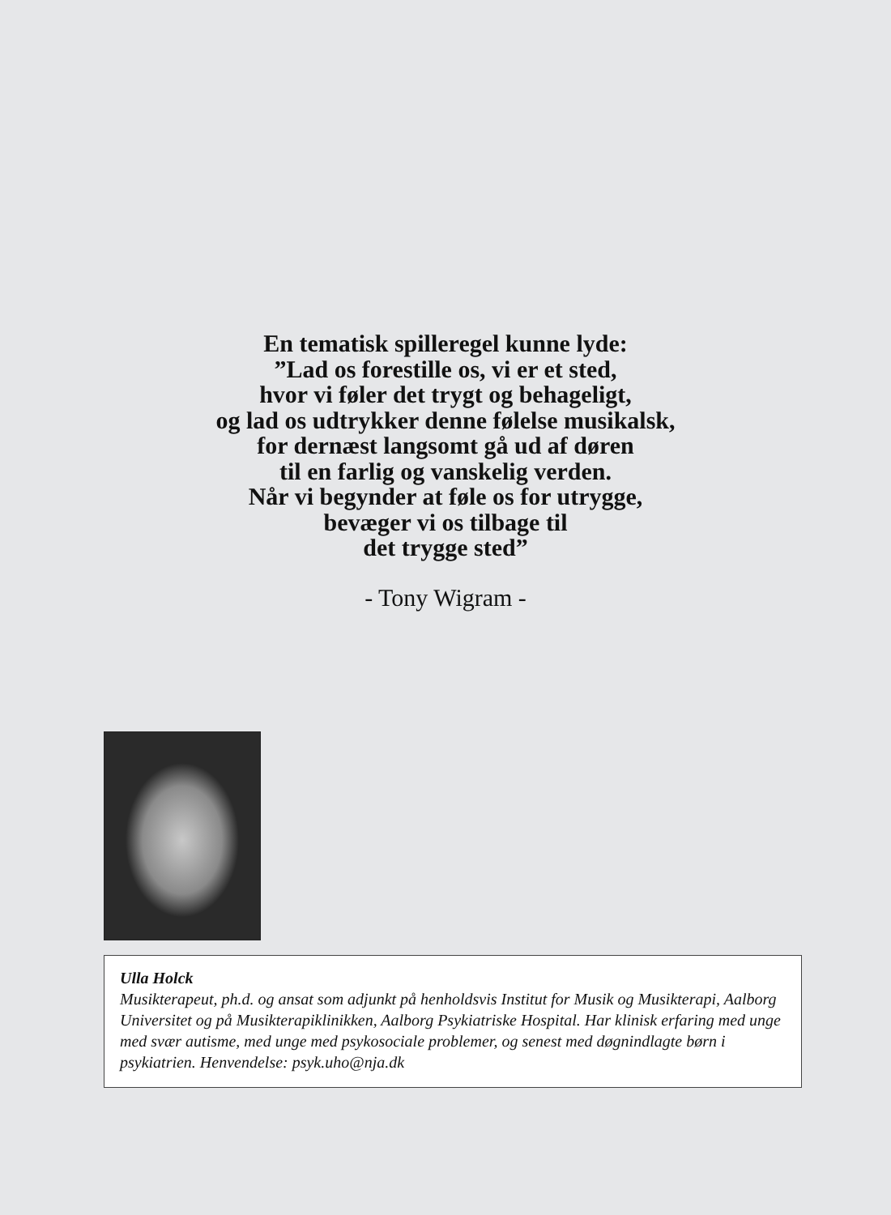En tematisk spilleregel kunne lyde:
”Lad os forestille os, vi er et sted,
hvor vi føler det trygt og behageligt,
og lad os udtrykker denne følelse musikalsk,
for dernæst langsomt gå ud af døren
til en farlig og vanskelig verden.
Når vi begynder at føle os for utrygge,
bevæger vi os tilbage til
det trygge sted”
- Tony Wigram -
Ulla Holck
Musikterapeut, ph.d. og ansat som adjunkt på henholdsvis Institut for Musik og Musikterapi, Aalborg Universitet og på Musikterapiklinikken, Aalborg Psykiatriske Hospital. Har klinisk erfaring med unge med svær autisme, med unge med psykosociale problemer, og senest med døgnindlagte børn i psykiatrien. Henvendelse: psyk.uho@nja.dk